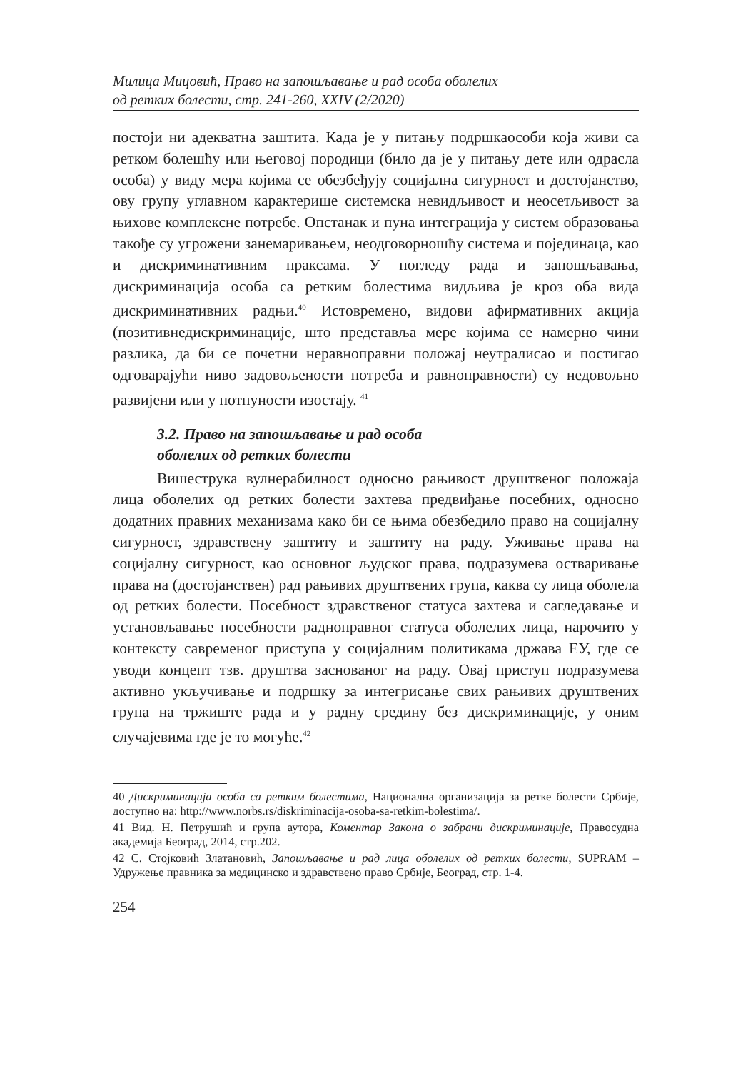Милица Мицовић, Право на запошљавање и рад особа оболелих
од ретких болести, стр. 241-260, XXIV (2/2020)
постоји ни адекватна заштита. Када је у питању подршкаособи која живи са ретком болешћу или његовој породици (било да је у питању дете или одрасла особа) у виду мера којима се обезбеђују социјална сигурност и достојанство, ову групу углавном карактерише системска невидљивост и неосетљивост за њихове комплексне потребе. Опстанак и пуна интеграција у систем образовања такође су угрожени занемаривањем, неодговорношћу система и појединаца, као и дискриминативним праксама. У погледу рада и запошљавања, дискриминација особа са ретким болестима видљива је кроз оба вида дискриминативних радњи.<sup>40</sup> Истовремено, видови афирмативних акција (позитивнедискриминације, што представља мере којима се намерно чини разлика, да би се почетни неравноправни положај неутралисао и постигао одговарајући ниво задовољености потреба и равноправности) су недовољно развијени или у потпуности изостају. <sup>41</sup>
3.2. Право на запошљавање и рад особа
оболелих од ретких болести
Вишеструка вулнерабилност односно рањивост друштвеног положаја лица оболелих од ретких болести захтева предвиђање посебних, односно додатних правних механизама како би се њима обезбедило право на социјалну сигурност, здравствену заштиту и заштиту на раду. Уживање права на социјалну сигурност, као основног људског права, подразумева остваривање права на (достојанствен) рад рањивих друштвених група, каква су лица оболела од ретких болести. Посебност здравственог статуса захтева и сагледавање и установљавање посебности радноправног статуса оболелих лица, нарочито у контексту савременог приступа у социјалним политикама држава ЕУ, где се уводи концепт тзв. друштва заснованог на раду. Овај приступ подразумева активно укључивање и подршку за интегрисање свих рањивих друштвених група на тржиште рада и у радну средину без дискриминације, у оним случајевима где је то могуће.<sup>42</sup>
40 Дискриминација особа са ретким болестима, Национална организација за ретке болести Србије, доступно на: http://www.norbs.rs/diskriminacija-osoba-sa-retkim-bolestima/.
41 Вид. Н. Петрушић и група аутора, Коментар Закона о забрани дискриминације, Правосудна академија Београд, 2014, стр.202.
42 С. Стојковић Златановић, Запошљавање и рад лица оболелих од ретких болести, SUPRAM – Удружење правника за медицинско и здравствено право Србије, Београд, стр. 1-4.
254